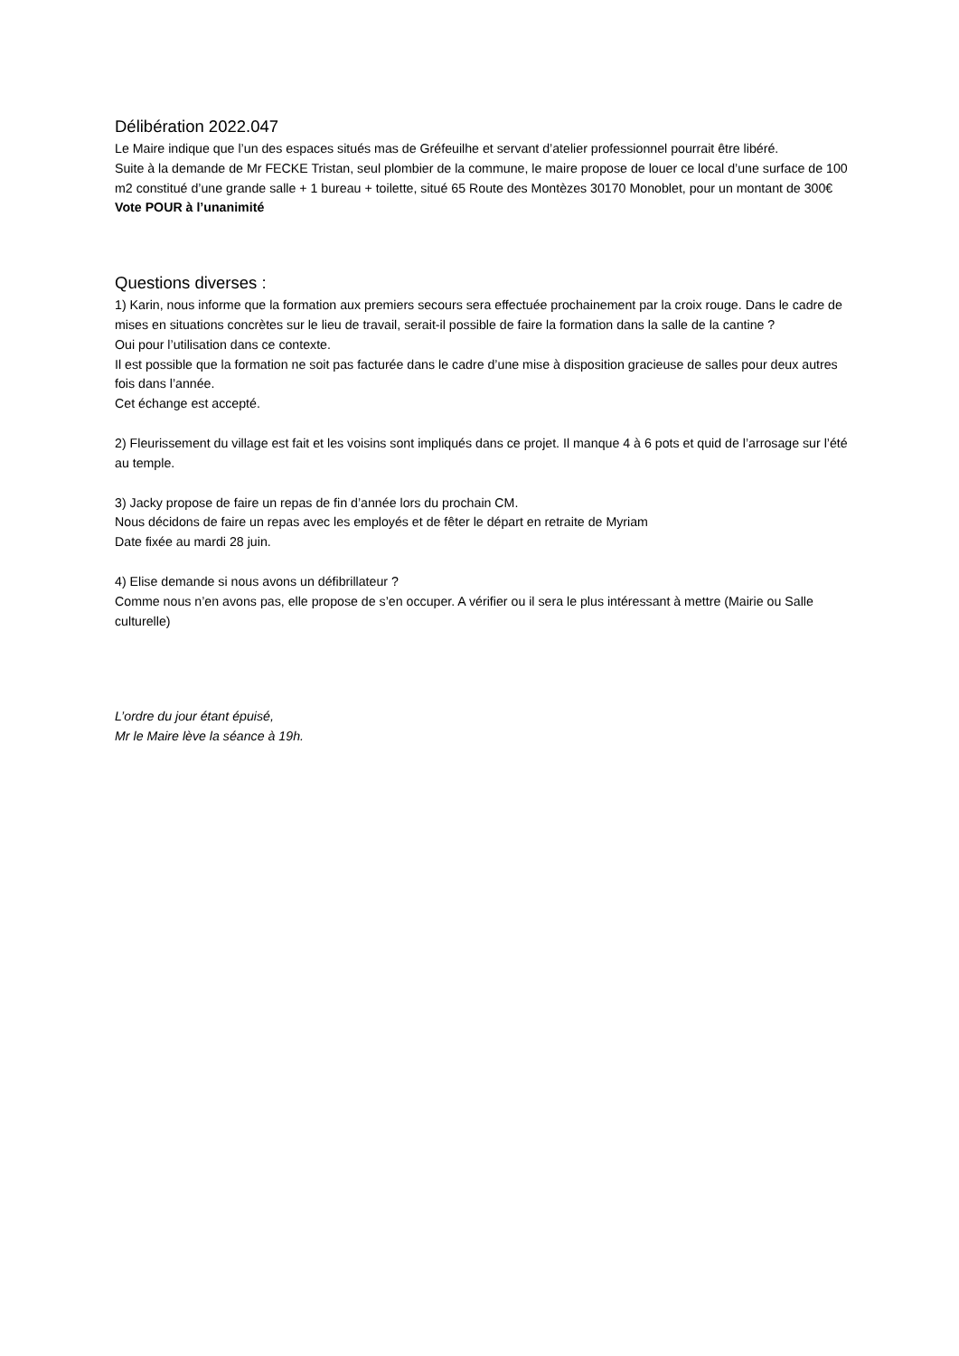Délibération 2022.047
Le Maire indique que l’un des espaces situés mas de Gréfeuilhe et servant d’atelier professionnel pourrait être libéré.
Suite à la demande de Mr FECKE Tristan, seul plombier de la commune, le maire propose de louer ce local d’une surface de 100 m2 constitué d’une grande salle + 1 bureau + toilette, situé 65 Route des Montèzes 30170 Monoblet, pour un montant de 300€
Vote POUR à l’unanimité
Questions diverses :
1) Karin, nous informe que la formation aux premiers secours sera effectuée prochainement par la croix rouge. Dans le cadre de mises en situations concrètes sur le lieu de travail, serait-il possible de faire la formation dans la salle de la cantine ?
Oui pour l’utilisation dans ce contexte.
Il est possible que la formation ne soit pas facturée dans le cadre d’une mise à disposition gracieuse de salles pour deux autres fois dans l’année.
Cet échange est accepté.
2) Fleurissement du village est fait et les voisins sont impliqués dans ce projet. Il manque 4 à 6 pots et quid de l’arrosage sur l’été au temple.
3) Jacky propose de faire un repas de fin d’année lors du prochain CM.
Nous décidons de faire un repas avec les employés et de fêter le départ en retraite de Myriam
Date fixée au mardi 28 juin.
4) Elise demande si nous avons un défibrillateur ?
Comme nous n’en avons pas, elle propose de s’en occuper. A vérifier ou il sera le plus intéressant à mettre (Mairie ou Salle culturelle)
L’ordre du jour étant épuisé,
Mr le Maire lève la séance à 19h.